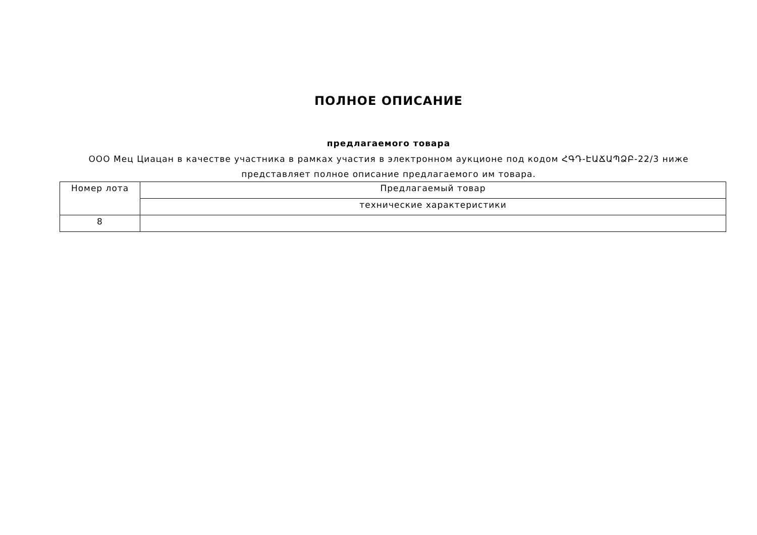ПОЛНОЕ ОПИСАНИЕ
предлагаемого товара
ООО Мец Циацан в качестве участника в рамках участия в электронном аукционе под кодом ՀԳԴ-ԷԱՃԱՊՁԲ-22/3 ниже представляет полное описание предлагаемого им товара.
| Номер лота | Предлагаемый товар |
| | технические характеристики |
| 8 | |